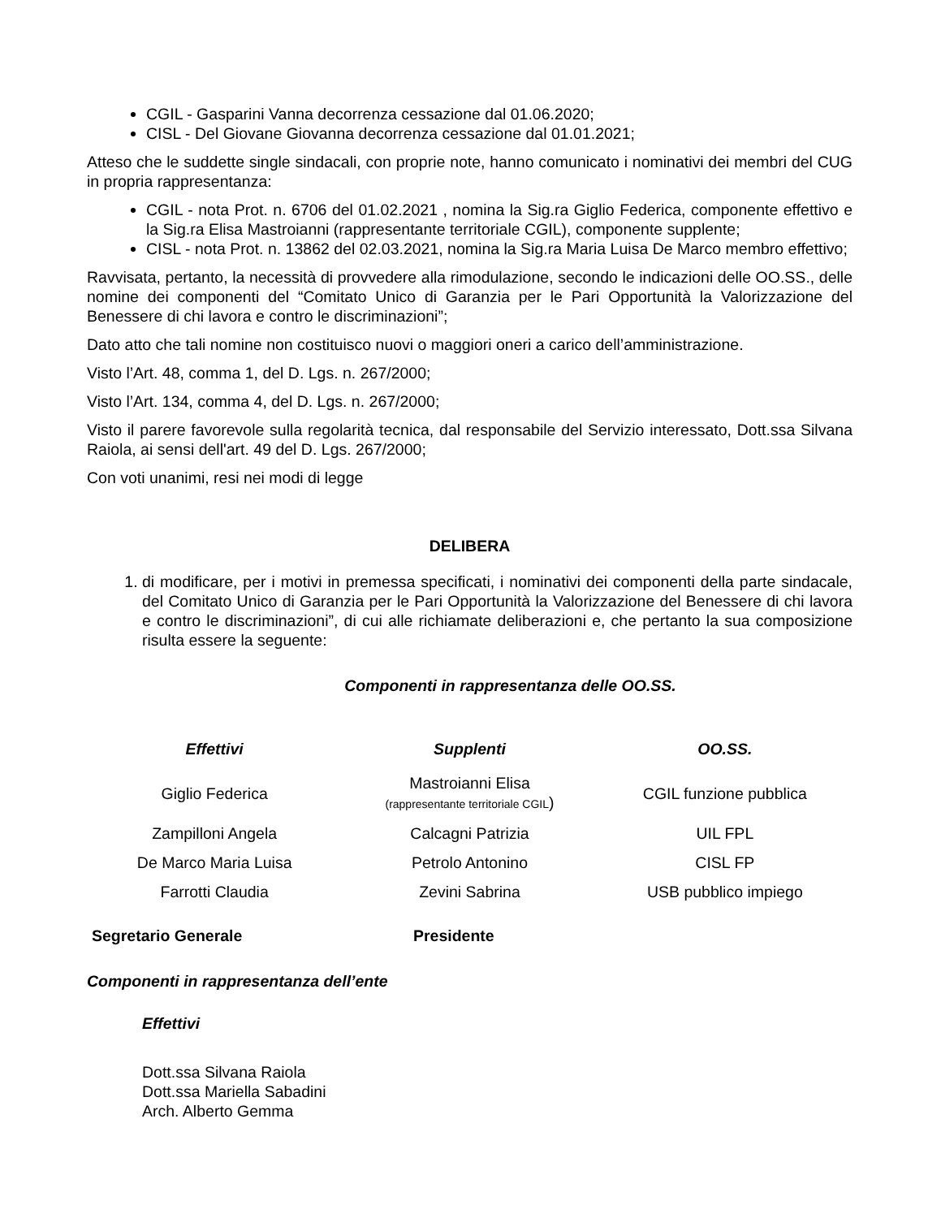CGIL - Gasparini Vanna decorrenza cessazione dal 01.06.2020;
CISL - Del Giovane Giovanna decorrenza cessazione dal 01.01.2021;
Atteso che le suddette single sindacali, con proprie note, hanno comunicato i nominativi dei membri del CUG in propria rappresentanza:
CGIL - nota Prot. n. 6706 del 01.02.2021 , nomina la Sig.ra Giglio Federica, componente effettivo e la Sig.ra Elisa Mastroianni (rappresentante territoriale CGIL), componente supplente;
CISL - nota Prot. n. 13862 del 02.03.2021, nomina la Sig.ra Maria Luisa De Marco membro effettivo;
Ravvisata, pertanto, la necessità di provvedere alla rimodulazione, secondo le indicazioni delle OO.SS., delle nomine dei componenti del “Comitato Unico di Garanzia per le Pari Opportunità la Valorizzazione del Benessere di chi lavora e contro le discriminazioni”;
Dato atto che tali nomine non costituisco nuovi o maggiori oneri a carico dell’amministrazione.
Visto l’Art. 48, comma 1, del D. Lgs. n. 267/2000;
Visto l’Art. 134, comma 4, del D. Lgs. n. 267/2000;
Visto il parere favorevole sulla regolarità tecnica, dal responsabile del Servizio interessato, Dott.ssa Silvana Raiola, ai sensi dell'art. 49 del D. Lgs. 267/2000;
Con voti unanimi, resi nei modi di legge
DELIBERA
1. di modificare, per i motivi in premessa specificati, i nominativi dei componenti della parte sindacale, del Comitato Unico di Garanzia per le Pari Opportunità la Valorizzazione del Benessere di chi lavora e contro le discriminazioni”, di cui alle richiamate deliberazioni e, che pertanto la sua composizione risulta essere la seguente:
Componenti in rappresentanza delle OO.SS.
| Effettivi | Supplenti | OO.SS. |
| --- | --- | --- |
| Giglio Federica | Mastroianni Elisa (rappresentante territoriale CGIL ) | CGIL funzione pubblica |
| Zampilloni Angela | Calcagni Patrizia | UIL FPL |
| De Marco Maria Luisa | Petrolo Antonino | CISL FP |
| Farrotti Claudia | Zevini Sabrina | USB pubblico impiego |
Segretario Generale Presidente
Componenti in rappresentanza dell’ente
Effettivi
Dott.ssa Silvana Raiola
Dott.ssa Mariella Sabadini
Arch. Alberto Gemma